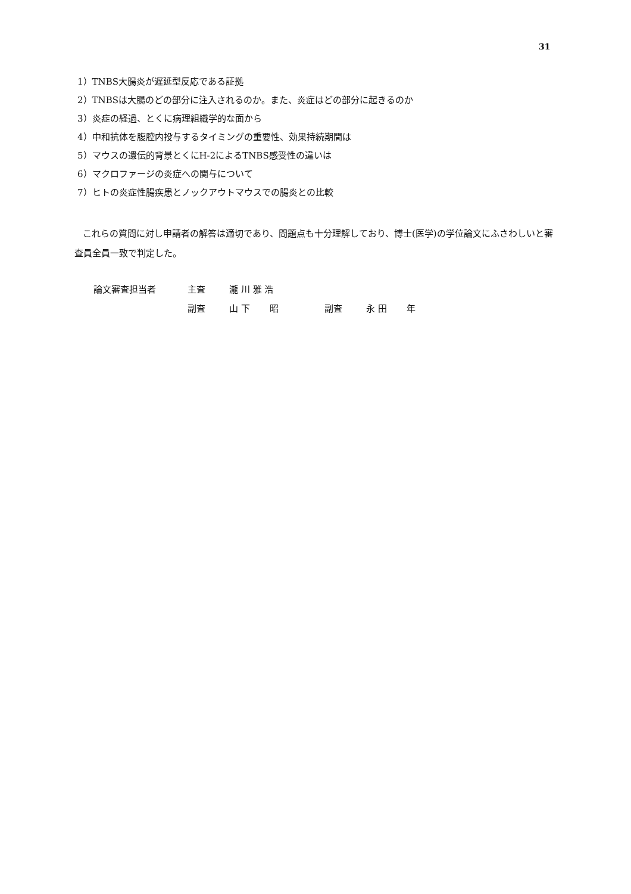31
1）TNBS大腸炎が遅延型反応である証拠
2）TNBSは大腸のどの部分に注入されるのか。また、炎症はどの部分に起きるのか
3）炎症の経過、とくに病理組織学的な面から
4）中和抗体を腹腔内投与するタイミングの重要性、効果持続期間は
5）マウスの遺伝的背景とくにH-2によるTNBS感受性の違いは
6）マクロファージの炎症への関与について
7）ヒトの炎症性腸疾患とノックアウトマウスでの腸炎との比較
これらの質問に対し申請者の解答は適切であり、問題点も十分理解しており、博士(医学)の学位論文にふさわしいと審査員全員一致で判定した。
| 論文審査担当者 | 主査 | 瀧 川 雅 浩 | | |
| | 副査 | 山 下 昭 | 副査 | 永 田 年 |